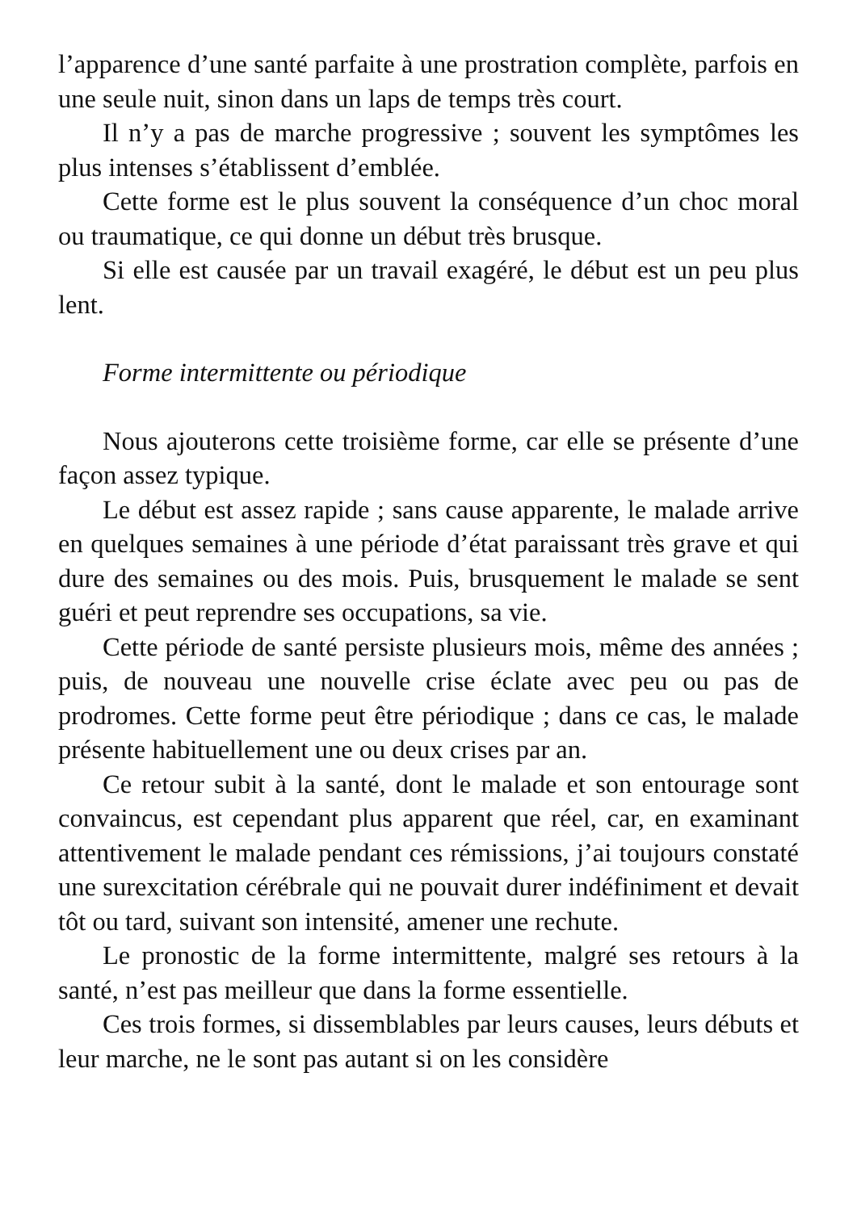l’apparence d’une santé parfaite à une prostration complète, parfois en une seule nuit, sinon dans un laps de temps très court.
Il n’y a pas de marche progressive ; souvent les symptômes les plus intenses s’établissent d’emblée.
Cette forme est le plus souvent la conséquence d’un choc moral ou traumatique, ce qui donne un début très brusque.
Si elle est causée par un travail exagéré, le début est un peu plus lent.
Forme intermittente ou périodique
Nous ajouterons cette troisième forme, car elle se présente d’une façon assez typique.
Le début est assez rapide ; sans cause apparente, le malade arrive en quelques semaines à une période d’état paraissant très grave et qui dure des semaines ou des mois. Puis, brusquement le malade se sent guéri et peut reprendre ses occupations, sa vie.
Cette période de santé persiste plusieurs mois, même des années ; puis, de nouveau une nouvelle crise éclate avec peu ou pas de prodromes. Cette forme peut être périodique ; dans ce cas, le malade présente habituellement une ou deux crises par an.
Ce retour subit à la santé, dont le malade et son entourage sont convaincus, est cependant plus apparent que réel, car, en examinant attentivement le malade pendant ces rémissions, j’ai toujours constaté une surexcitation cérébrale qui ne pouvait durer indéfiniment et devait tôt ou tard, suivant son intensité, amener une rechute.
Le pronostic de la forme intermittente, malgré ses retours à la santé, n’est pas meilleur que dans la forme essentielle.
Ces trois formes, si dissemblables par leurs causes, leurs débuts et leur marche, ne le sont pas autant si on les considère